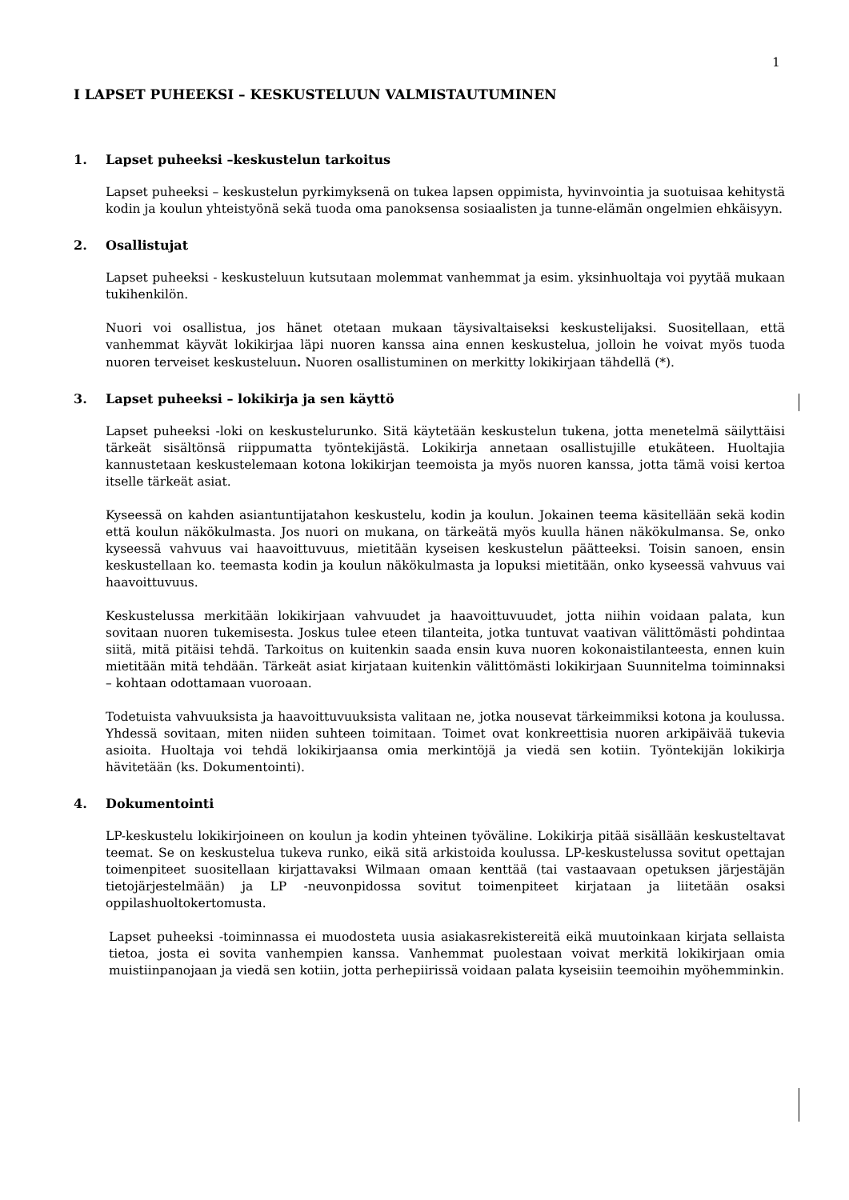1
I LAPSET PUHEEKSI – KESKUSTELUUN VALMISTAUTUMINEN
1. Lapset puheeksi –keskustelun tarkoitus
Lapset puheeksi – keskustelun pyrkimyksenä on tukea lapsen oppimista, hyvinvointia ja suotuisaa kehitystä kodin ja koulun yhteistyönä sekä tuoda oma panoksensa sosiaalisten ja tunne-elämän ongelmien ehkäisyyn.
2. Osallistujat
Lapset puheeksi - keskusteluun kutsutaan molemmat vanhemmat ja esim. yksinhuoltaja voi pyytää mukaan tukihenkilön.
Nuori voi osallistua, jos hänet otetaan mukaan täysivaltaiseksi keskustelijaksi. Suositellaan, että vanhemmat käyvät lokikirjaa läpi nuoren kanssa aina ennen keskustelua, jolloin he voivat myös tuoda nuoren terveiset keskusteluun. Nuoren osallistuminen on merkitty lokikirjaan tähdellä (*).
3. Lapset puheeksi – lokikirja ja sen käyttö
Lapset puheeksi -loki on keskustelurunko. Sitä käytetään keskustelun tukena, jotta menetelmä säilyttäisi tärkeät sisältönsä riippumatta työntekijästä. Lokikirja annetaan osallistujille etukäteen. Huoltajia kannustetaan keskustelemaan kotona lokikirjan teemoista ja myös nuoren kanssa, jotta tämä voisi kertoa itselle tärkeät asiat.
Kyseessä on kahden asiantuntijatahon keskustelu, kodin ja koulun. Jokainen teema käsitellään sekä kodin että koulun näkökulmasta. Jos nuori on mukana, on tärkeätä myös kuulla hänen näkökulmansa. Se, onko kyseessä vahvuus vai haavoittuvuus, mietitään kyseisen keskustelun päätteeksi. Toisin sanoen, ensin keskustellaan ko. teemasta kodin ja koulun näkökulmasta ja lopuksi mietitään, onko kyseessä vahvuus vai haavoittuvuus.
Keskustelussa merkitään lokikirjaan vahvuudet ja haavoittuvuudet, jotta niihin voidaan palata, kun sovitaan nuoren tukemisesta. Joskus tulee eteen tilanteita, jotka tuntuvat vaativan välittömästi pohdintaa siitä, mitä pitäisi tehdä. Tarkoitus on kuitenkin saada ensin kuva nuoren kokonaistilanteesta, ennen kuin mietitään mitä tehdään. Tärkeät asiat kirjataan kuitenkin välittömästi lokikirjaan Suunnitelma toiminnaksi – kohtaan odottamaan vuoroaan.
Todetuista vahvuuksista ja haavoittuvuuksista valitaan ne, jotka nousevat tärkeimmiksi kotona ja koulussa. Yhdessä sovitaan, miten niiden suhteen toimitaan. Toimet ovat konkreettisia nuoren arkipäivää tukevia asioita. Huoltaja voi tehdä lokikirjaansa omia merkintöjä ja viedä sen kotiin. Työntekijän lokikirja hävitetään (ks. Dokumentointi).
4. Dokumentointi
LP-keskustelu lokikirjoineen on koulun ja kodin yhteinen työväline. Lokikirja pitää sisällään keskusteltavat teemat. Se on keskustelua tukeva runko, eikä sitä arkistoida koulussa. LP-keskustelussa sovitut opettajan toimenpiteet suositellaan kirjattavaksi Wilmaan omaan kenttää (tai vastaavaan opetuksen järjestäjän tietojärjestelmään) ja LP -neuvonpidossa sovitut toimenpiteet kirjataan ja liitetään osaksi oppilashuoltokertomusta.
Lapset puheeksi -toiminnassa ei muodosteta uusia asiakasrekistereitä eikä muutoinkaan kirjata sellaista tietoa, josta ei sovita vanhempien kanssa. Vanhemmat puolestaan voivat merkitä lokikirjaan omia muistiinpanojaan ja viedä sen kotiin, jotta perhepiirissä voidaan palata kyseisiin teemoihin myöhemminkin.